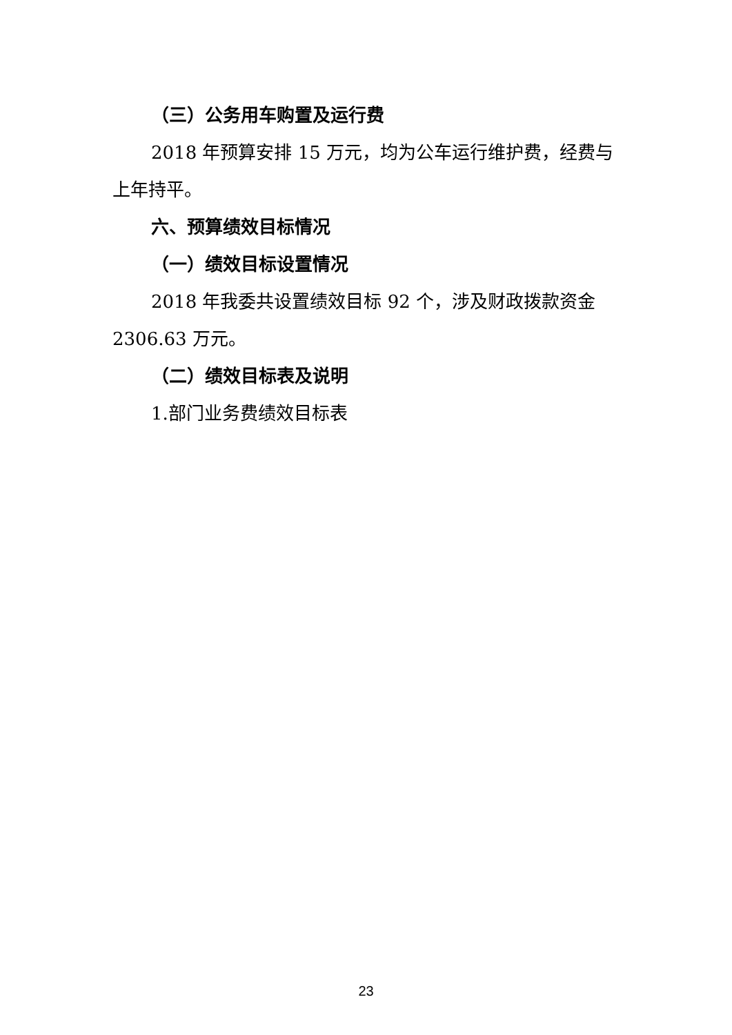（三）公务用车购置及运行费
2018 年预算安排 15 万元，均为公车运行维护费，经费与上年持平。
六、预算绩效目标情况
（一）绩效目标设置情况
2018 年我委共设置绩效目标 92 个，涉及财政拨款资金 2306.63 万元。
（二）绩效目标表及说明
1.部门业务费绩效目标表
23